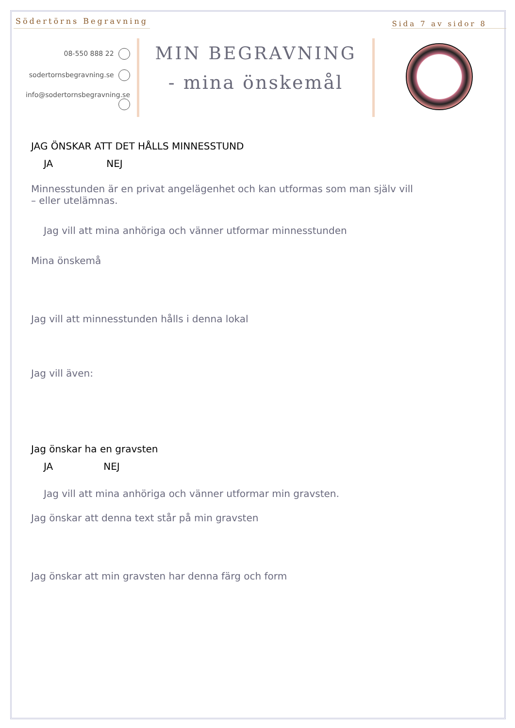Södertörns Begravning
Sida 7 av sidor 8
08-550 888 22
sodertornsbegravning.se
info@sodertornsbegravning.se
MIN BEGRAVNING
- mina önskemål
JAG ÖNSKAR ATT DET HÅLLS MINNESSTUND
JA NEJ
Minnesstunden är en privat angelägenhet och kan utformas som man själv vill
– eller utelämnas.
Jag vill att mina anhöriga och vänner utformar minnesstunden
Mina önskemå
Jag vill att minnesstunden hålls i denna lokal
Jag vill även:
Jag önskar ha en gravsten
JA NEJ
Jag vill att mina anhöriga och vänner utformar min gravsten.
Jag önskar att denna text står på min gravsten
Jag önskar att min gravsten har denna färg och form